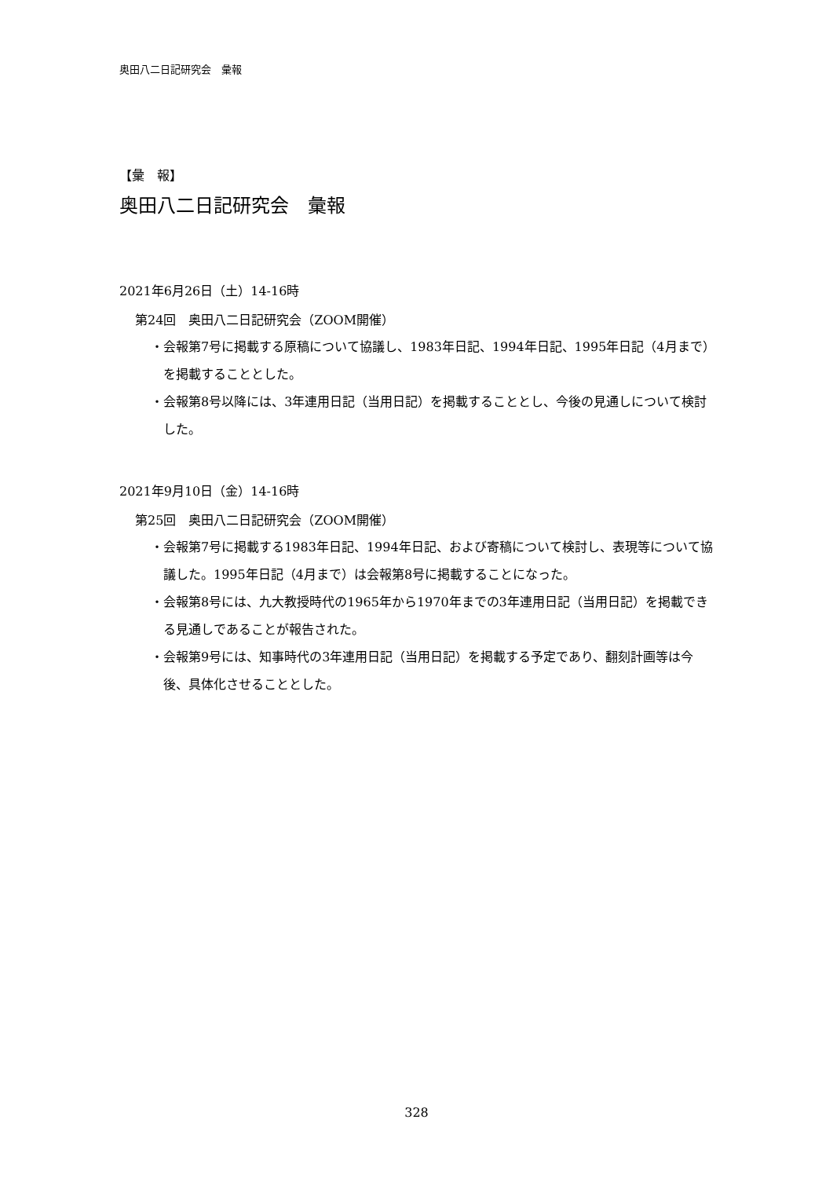奥田八二日記研究会　彙報
【彙　報】
奥田八二日記研究会　彙報
2021年6月26日（土）14-16時
第24回　奥田八二日記研究会（ZOOM開催）
・会報第7号に掲載する原稿について協議し、1983年日記、1994年日記、1995年日記（4月まで）を掲載することとした。
・会報第8号以降には、3年連用日記（当用日記）を掲載することとし、今後の見通しについて検討した。
2021年9月10日（金）14-16時
第25回　奥田八二日記研究会（ZOOM開催）
・会報第7号に掲載する1983年日記、1994年日記、および寄稿について検討し、表現等について協議した。1995年日記（4月まで）は会報第8号に掲載することになった。
・会報第8号には、九大教授時代の1965年から1970年までの3年連用日記（当用日記）を掲載できる見通しであることが報告された。
・会報第9号には、知事時代の3年連用日記（当用日記）を掲載する予定であり、翻刻計画等は今後、具体化させることとした。
328